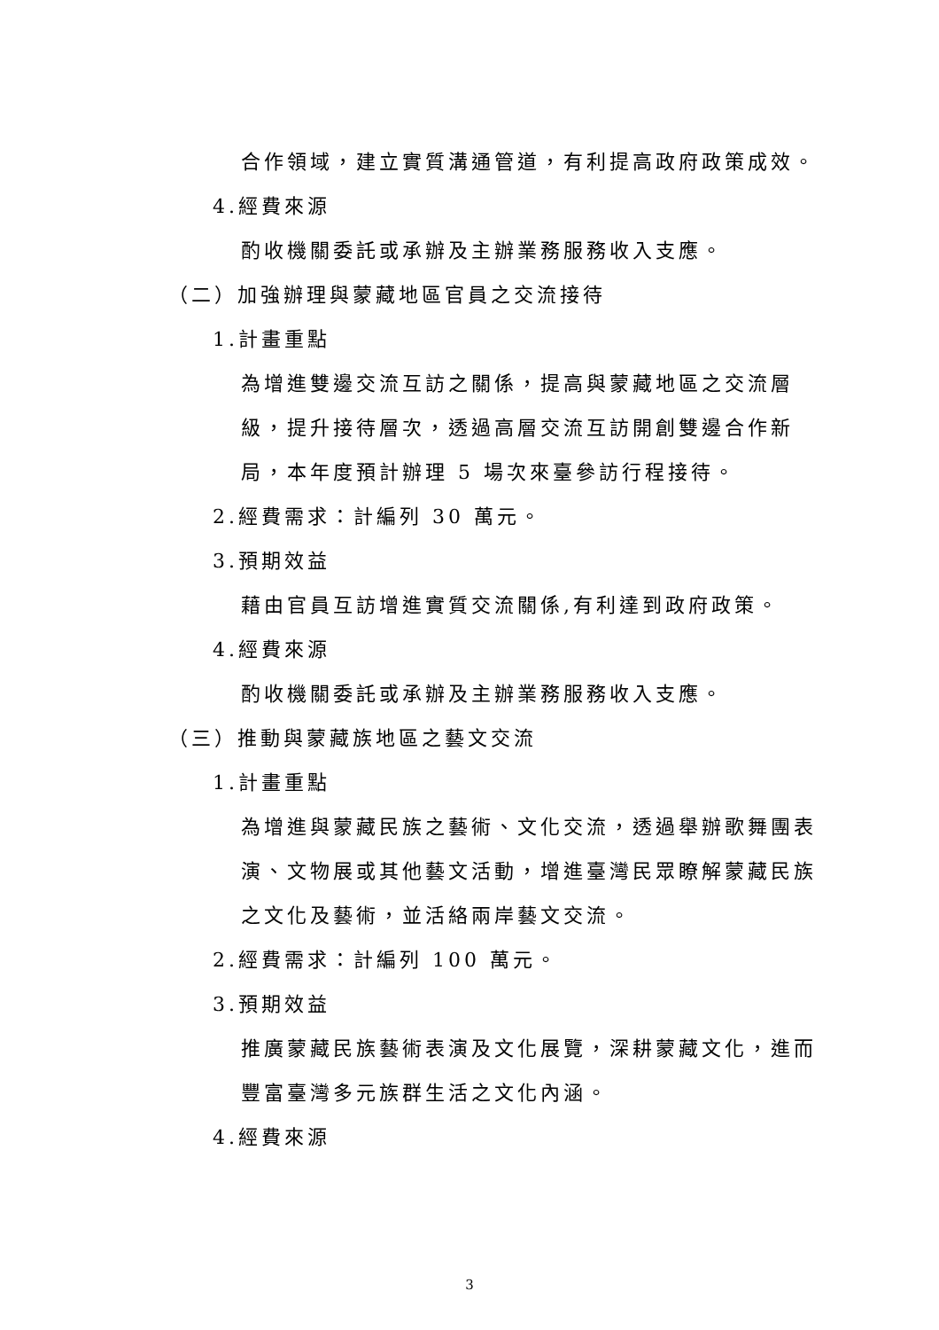合作領域，建立實質溝通管道，有利提高政府政策成效。
4.經費來源
酌收機關委託或承辦及主辦業務服務收入支應。
（二）加強辦理與蒙藏地區官員之交流接待
1.計畫重點
為增進雙邊交流互訪之關係，提高與蒙藏地區之交流層級，提升接待層次，透過高層交流互訪開創雙邊合作新局，本年度預計辦理 5 場次來臺參訪行程接待。
2.經費需求：計編列 30 萬元。
3.預期效益
藉由官員互訪增進實質交流關係,有利達到政府政策。
4.經費來源
酌收機關委託或承辦及主辦業務服務收入支應。
（三）推動與蒙藏族地區之藝文交流
1.計畫重點
為增進與蒙藏民族之藝術、文化交流，透過舉辦歌舞團表演、文物展或其他藝文活動，增進臺灣民眾瞭解蒙藏民族之文化及藝術，並活絡兩岸藝文交流。
2.經費需求：計編列 100 萬元。
3.預期效益
推廣蒙藏民族藝術表演及文化展覽，深耕蒙藏文化，進而豐富臺灣多元族群生活之文化內涵。
4.經費來源
3